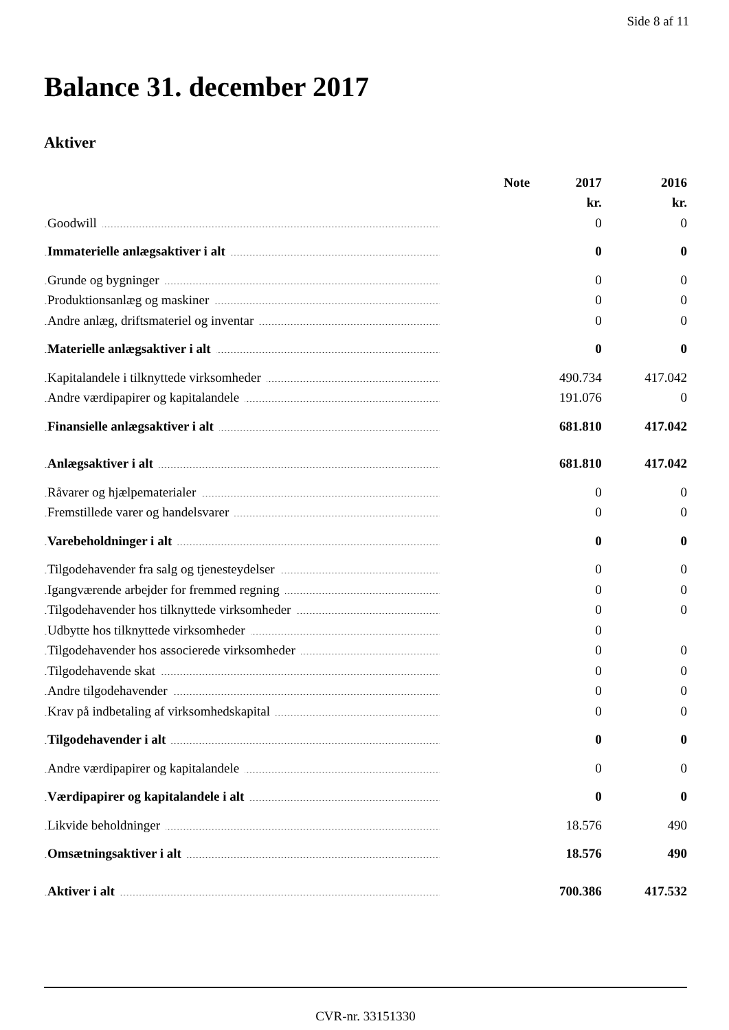Side 8 af 11
Balance 31. december 2017
Aktiver
| | Note | 2017 | 2016 |
| --- | --- | --- | --- |
| | | kr. | kr. |
| Goodwill | | 0 | 0 |
| Immaterielle anlægsaktiver i alt | | 0 | 0 |
| Grunde og bygninger | | 0 | 0 |
| Produktionsanlæg og maskiner | | 0 | 0 |
| Andre anlæg, driftsmateriel og inventar | | 0 | 0 |
| Materielle anlægsaktiver i alt | | 0 | 0 |
| Kapitalandele i tilknyttede virksomheder | | 490.734 | 417.042 |
| Andre værdipapirer og kapitalandele | | 191.076 | 0 |
| Finansielle anlægsaktiver i alt | | 681.810 | 417.042 |
| Anlægsaktiver i alt | | 681.810 | 417.042 |
| Råvarer og hjælpematerialer | | 0 | 0 |
| Fremstillede varer og handelsvarer | | 0 | 0 |
| Varebeholdninger i alt | | 0 | 0 |
| Tilgodehavender fra salg og tjenesteydelser | | 0 | 0 |
| Igangværende arbejder for fremmed regning | | 0 | 0 |
| Tilgodehavender hos tilknyttede virksomheder | | 0 | 0 |
| Udbytte hos tilknyttede virksomheder | | 0 | |
| Tilgodehavender hos associerede virksomheder | | 0 | 0 |
| Tilgodehavende skat | | 0 | 0 |
| Andre tilgodehavender | | 0 | 0 |
| Krav på indbetaling af virksomhedskapital | | 0 | 0 |
| Tilgodehavender i alt | | 0 | 0 |
| Andre værdipapirer og kapitalandele | | 0 | 0 |
| Værdipapirer og kapitalandele i alt | | 0 | 0 |
| Likvide beholdninger | | 18.576 | 490 |
| Omsætningsaktiver i alt | | 18.576 | 490 |
| Aktiver i alt | | 700.386 | 417.532 |
CVR-nr. 33151330